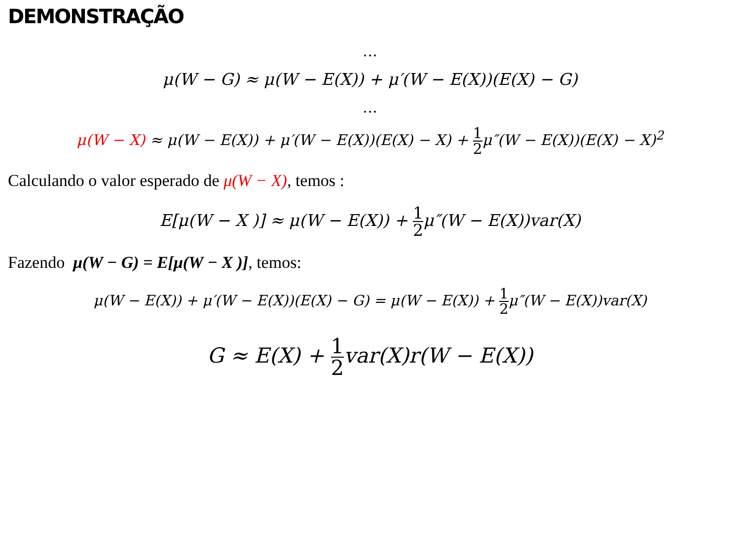DEMONSTRAÇÃO
…
μ(W − G) ≈ μ(W − E(X)) + μ′(W − E(X))(E(X) − G)
…
μ(W − X) ≈ μ(W − E(X)) + μ′(W − E(X))(E(X) − X) + 1 2μ″(W − E(X))(E(X) − X)<sup>2</sup>
Calculando o valor esperado de μ(W − X), temos :
E[μ(W − X )] ≈ μ(W − E(X)) + 1 2μ″(W − E(X))var(X)
Fazendo μ(W − G) = E[μ(W − X )], temos:
μ(W − E(X)) + μ′(W − E(X))(E(X) − G) = μ(W − E(X)) + 1 2μ″(W − E(X))var(X)
G ≈ E(X) + 1 2var(X)r(W − E(X))